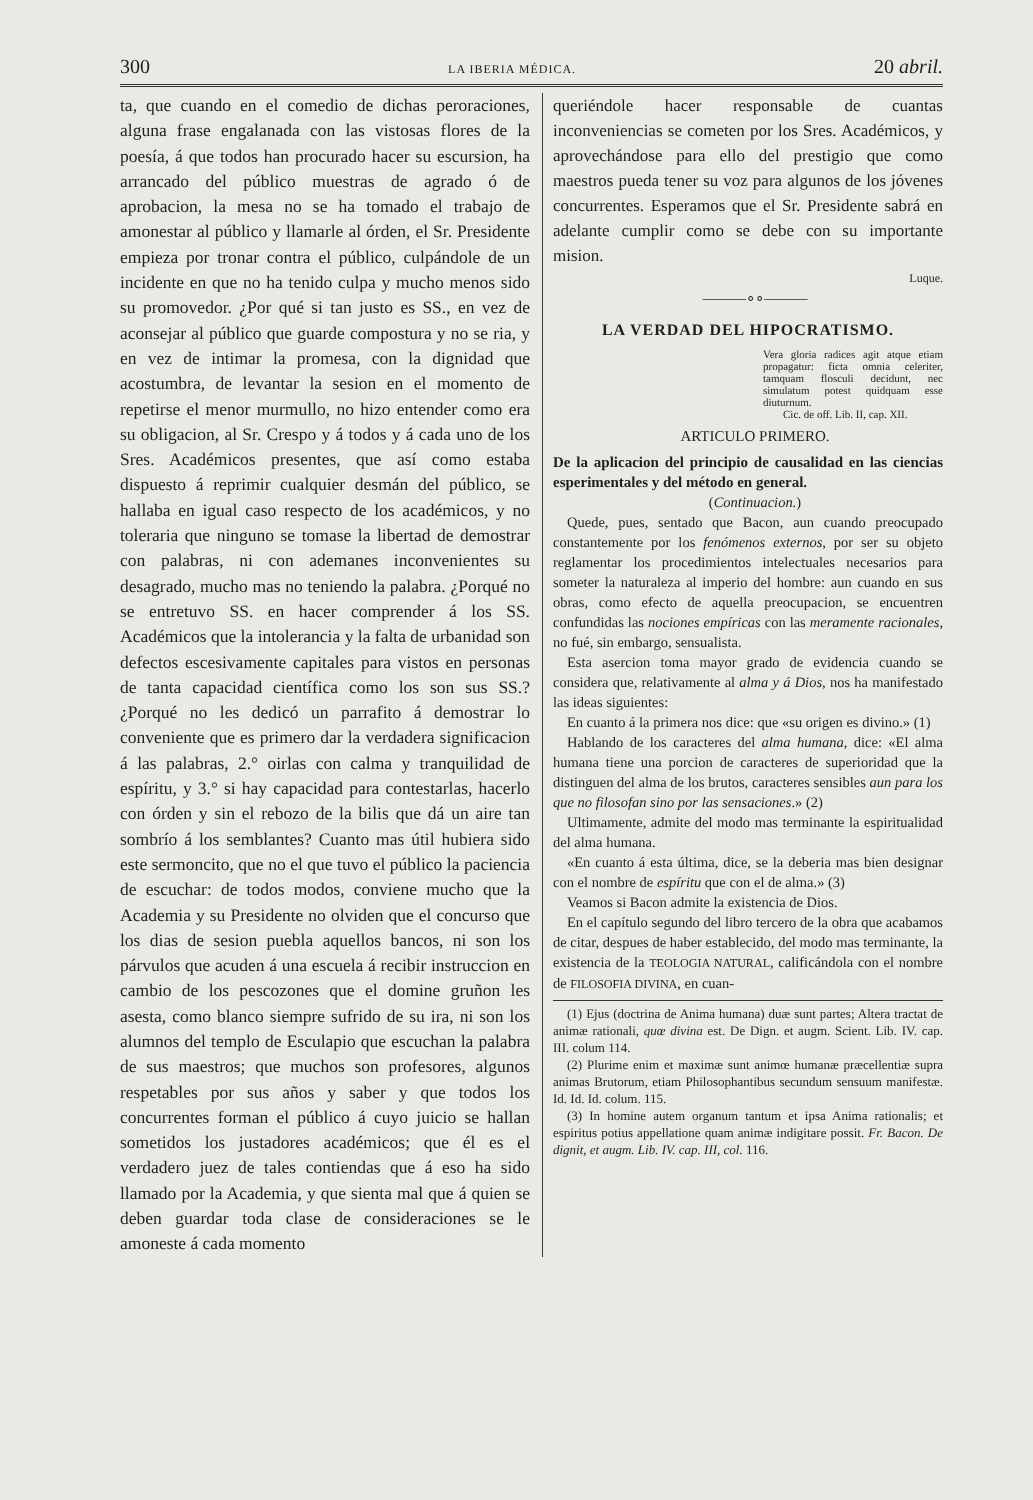300 LA IBERIA MÉDICA. 20 abril.
ta, que cuando en el comedio de dichas peroraciones, alguna frase engalanada con las vistosas flores de la poesía, á que todos han procurado hacer su escursion, ha arrancado del público muestras de agrado ó de aprobacion, la mesa no se ha tomado el trabajo de amonestar al público y llamarle al órden, el Sr. Presidente empieza por tronar contra el público, culpándole de un incidente en que no ha tenido culpa y mucho menos sido su promovedor. ¿Por qué si tan justo es SS., en vez de aconsejar al público que guarde compostura y no se ria, y en vez de intimar la promesa, con la dignidad que acostumbra, de levantar la sesion en el momento de repetirse el menor murmullo, no hizo entender como era su obligacion, al Sr. Crespo y á todos y á cada uno de los Sres. Académicos presentes, que así como estaba dispuesto á reprimir cualquier desmán del público, se hallaba en igual caso respecto de los académicos, y no toleraria que ninguno se tomase la libertad de demostrar con palabras, ni con ademanes inconvenientes su desagrado, mucho mas no teniendo la palabra. ¿Porqué no se entretuvo SS. en hacer comprender á los SS. Académicos que la intolerancia y la falta de urbanidad son defectos escesivamente capitales para vistos en personas de tanta capacidad científica como los son sus SS.? ¿Porqué no les dedicó un parrafito á demostrar lo conveniente que es primero dar la verdadera significacion á las palabras, 2.° oirlas con calma y tranquilidad de espíritu, y 3.° si hay capacidad para contestarlas, hacerlo con órden y sin el rebozo de la bilis que dá un aire tan sombrío á los semblantes? Cuanto mas útil hubiera sido este sermoncito, que no el que tuvo el público la paciencia de escuchar: de todos modos, conviene mucho que la Academia y su Presidente no olviden que el concurso que los dias de sesion puebla aquellos bancos, ni son los párvulos que acuden á una escuela á recibir instruccion en cambio de los pescozones que el domine gruñon les asesta, como blanco siempre sufrido de su ira, ni son los alumnos del templo de Esculapio que escuchan la palabra de sus maestros; que muchos son profesores, algunos respetables por sus años y saber y que todos los concurrentes forman el público á cuyo juicio se hallan sometidos los justadores académicos; que él es el verdadero juez de tales contiendas que á eso ha sido llamado por la Academia, y que sienta mal que á quien se deben guardar toda clase de consideraciones se le amoneste á cada momento
queriéndole hacer responsable de cuantas inconveniencias se cometen por los Sres. Académicos, y aprovechándose para ello del prestigio que como maestros pueda tener su voz para algunos de los jóvenes concurrentes. Esperamos que el Sr. Presidente sabrá en adelante cumplir como se debe con su importante mision.
Luque.
———∘∘———
LA VERDAD DEL HIPOCRATISMO.
Vera gloria radices agit atque etiam propagatur: ficta omnia celeriter, tamquam flosculi decidunt, nec simulatum potest quidquam esse diuturnum.
Cic. de off. Lib. II, cap. XII.
ARTICULO PRIMERO.
De la aplicacion del principio de causalidad en las ciencias esperimentales y del método en general.
(Continuacion.)
Quede, pues, sentado que Bacon, aun cuando preocupado constantemente por los fenómenos externos, por ser su objeto reglamentar los procedimientos intelectuales necesarios para someter la naturaleza al imperio del hombre: aun cuando en sus obras, como efecto de aquella preocupacion, se encuentren confundidas las nociones empíricas con las meramente racionales, no fué, sin embargo, sensualista.
Esta asercion toma mayor grado de evidencia cuando se considera que, relativamente al alma y á Dios, nos ha manifestado las ideas siguientes:
En cuanto á la primera nos dice: que «su origen es divino.» (1)
Hablando de los caracteres del alma humana, dice: «El alma humana tiene una porcion de caracteres de superioridad que la distinguen del alma de los brutos, caracteres sensibles aun para los que no filosofan sino por las sensaciones.» (2)
Ultimamente, admite del modo mas terminante la espiritualidad del alma humana.
«En cuanto á esta última, dice, se la deberia mas bien designar con el nombre de espíritu que con el de alma.» (3)
Veamos si Bacon admite la existencia de Dios.
En el capítulo segundo del libro tercero de la obra que acabamos de citar, despues de haber establecido, del modo mas terminante, la existencia de la TEOLOGIA NATURAL, calificándola con el nombre de FILOSOFIA DIVINA, en cuan-
(1) Ejus (doctrina de Anima humana) duæ sunt partes; Altera tractat de animæ rationali, quœ divina est. De Dign. et augm. Scient. Lib. IV. cap. III. colum 114.
(2) Plurime enim et maximæ sunt animœ humanæ præcellentiæ supra animas Brutorum, etiam Philosophantibus secundum sensuum manifestæ. Id. Id. Id. colum. 115.
(3) In homine autem organum tantum et ipsa Anima rationalis; et espiritus potius appellatione quam animæ indigitare possit. Fr. Bacon. De dignit, et augm. Lib. IV. cap. III, col. 116.